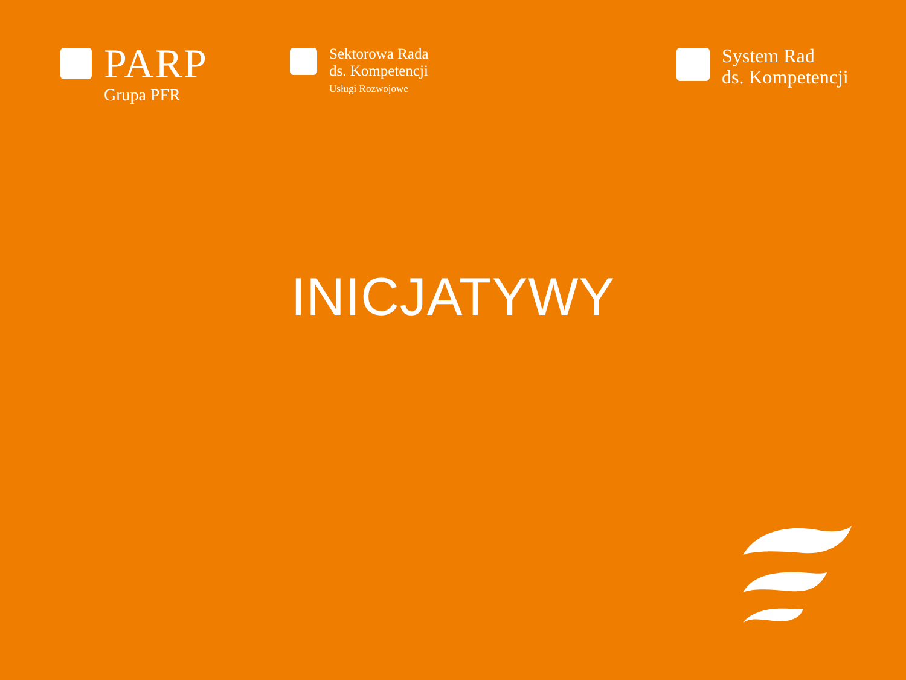PARP
Grupa PFR
Sektorowa Rada
ds. Kompetencji
Usługi Rozwojowe
System Rad
ds. Kompetencji
INICJATYWY